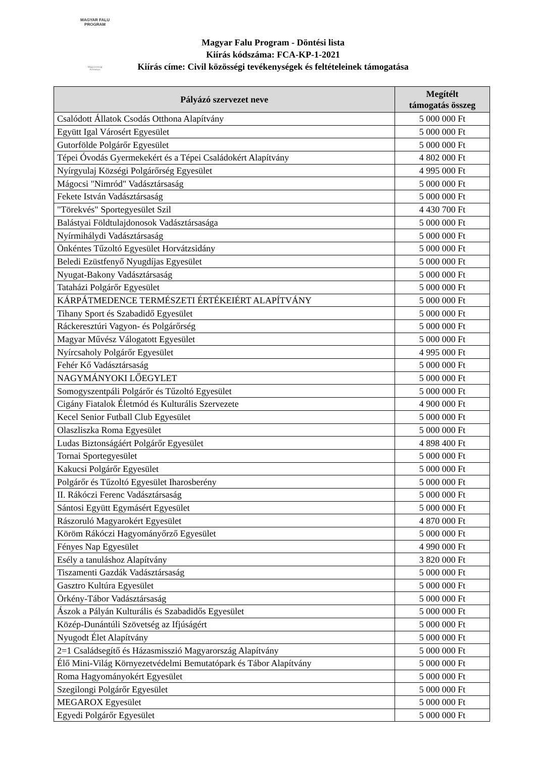MAGYAR FALU
PROGRAM
Magyarország Kormánya
Magyar Falu Program - Döntési lista
Kiírás kódszáma: FCA-KP-1-2021
Kiírás címe: Civil közösségi tevékenységek és feltételeinek támogatása
| Pályázó szervezet neve | Megítélt támogatás összeg |
| --- | --- |
| Csalódott Állatok Csodás Otthona Alapítvány | 5 000 000 Ft |
| Együtt Igal Városért Egyesület | 5 000 000 Ft |
| Gutorfölde Polgárőr Egyesület | 5 000 000 Ft |
| Tépei Óvodás Gyermekekért és a Tépei Családokért Alapítvány | 4 802 000 Ft |
| Nyírgyulaj Községi Polgárőrség Egyesület | 4 995 000 Ft |
| Mágocsi "Nimród" Vadásztársaság | 5 000 000 Ft |
| Fekete István Vadásztársaság | 5 000 000 Ft |
| "Törekvés" Sportegyesület Szil | 4 430 700 Ft |
| Balástyai Földtulajdonosok Vadásztársasága | 5 000 000 Ft |
| Nyírmihálydi Vadásztársaság | 5 000 000 Ft |
| Önkéntes Tűzoltó Egyesület Horvátzsidány | 5 000 000 Ft |
| Beledi Ezüstfenyő Nyugdíjas Egyesület | 5 000 000 Ft |
| Nyugat-Bakony Vadásztársaság | 5 000 000 Ft |
| Tataházi Polgárőr Egyesület | 5 000 000 Ft |
| KÁRPÁTMEDENCE TERMÉSZETI ÉRTÉKEIÉRT ALAPÍTVÁNY | 5 000 000 Ft |
| Tihany Sport és Szabadidő Egyesület | 5 000 000 Ft |
| Ráckeresztúri Vagyon- és Polgárőrség | 5 000 000 Ft |
| Magyar Művész Válogatott Egyesület | 5 000 000 Ft |
| Nyírcsaholy Polgárőr Egyesület | 4 995 000 Ft |
| Fehér Kő Vadásztársaság | 5 000 000 Ft |
| NAGYMÁNYOKI LŐEGYLET | 5 000 000 Ft |
| Somogyszentpáli Polgárőr és Tűzoltó Egyesület | 5 000 000 Ft |
| Cigány Fiatalok Életmód és Kulturális Szervezete | 4 900 000 Ft |
| Kecel Senior Futball Club Egyesület | 5 000 000 Ft |
| Olaszliszka Roma Egyesület | 5 000 000 Ft |
| Ludas Biztonságáért Polgárőr Egyesület | 4 898 400 Ft |
| Tornai Sportegyesület | 5 000 000 Ft |
| Kakucsi Polgárőr Egyesület | 5 000 000 Ft |
| Polgárőr és Tűzoltó Egyesület Iharosberény | 5 000 000 Ft |
| II. Rákóczi Ferenc Vadásztársaság | 5 000 000 Ft |
| Sántosi Együtt Egymásért Egyesület | 5 000 000 Ft |
| Rászoruló Magyarokért Egyesület | 4 870 000 Ft |
| Köröm Rákóczi Hagyományőrző Egyesület | 5 000 000 Ft |
| Fényes Nap Egyesület | 4 990 000 Ft |
| Esély a tanuláshoz Alapítvány | 3 820 000 Ft |
| Tiszamenti Gazdák Vadásztársaság | 5 000 000 Ft |
| Gasztro Kultúra Egyesület | 5 000 000 Ft |
| Örkény-Tábor Vadásztársaság | 5 000 000 Ft |
| Ászok a Pályán Kulturális és Szabadidős Egyesület | 5 000 000 Ft |
| Közép-Dunántúli Szövetség az Ifjúságért | 5 000 000 Ft |
| Nyugodt Élet Alapítvány | 5 000 000 Ft |
| 2=1 Családsegítő és Házasmisszió Magyarország Alapítvány | 5 000 000 Ft |
| Élő Mini-Világ Környezetvédelmi Bemutatópark és Tábor Alapítvány | 5 000 000 Ft |
| Roma Hagyományokért Egyesület | 5 000 000 Ft |
| Szegilongi Polgárőr Egyesület | 5 000 000 Ft |
| MEGAROX Egyesület | 5 000 000 Ft |
| Egyedi Polgárőr Egyesület | 5 000 000 Ft |